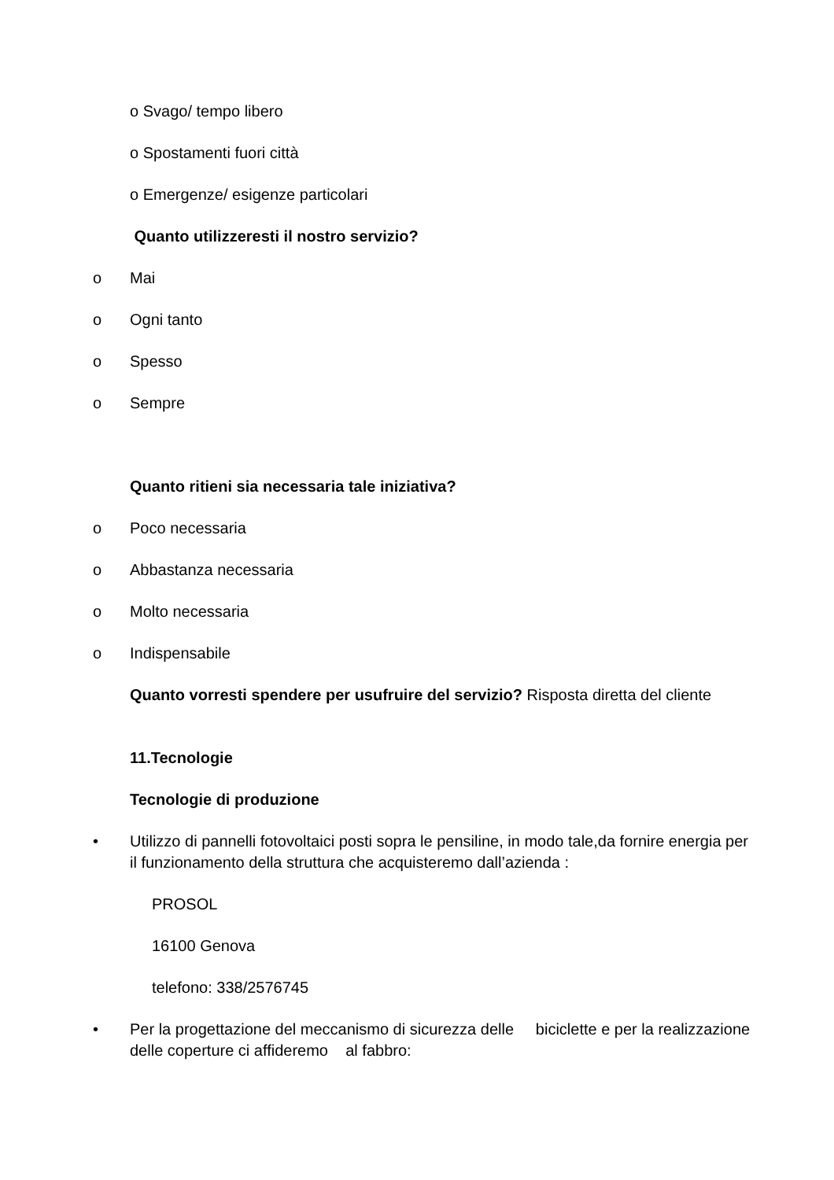o Svago/ tempo libero
o Spostamenti fuori città
o Emergenze/ esigenze particolari
Quanto utilizzeresti il nostro servizio?
o Mai
o Ogni tanto
o Spesso
o Sempre
Quanto ritieni sia necessaria tale iniziativa?
o Poco necessaria
o Abbastanza necessaria
o Molto necessaria
o Indispensabile
Quanto vorresti spendere per usufruire del servizio? Risposta diretta del cliente
11.Tecnologie
Tecnologie di produzione
• Utilizzo di pannelli fotovoltaici posti sopra le pensiline, in modo tale,da fornire energia per il funzionamento della struttura che acquisteremo dall’azienda :
PROSOL
16100 Genova
telefono: 338/2576745
• Per la progettazione del meccanismo di sicurezza delle biciclette e per la realizzazione delle coperture ci affideremo al fabbro: